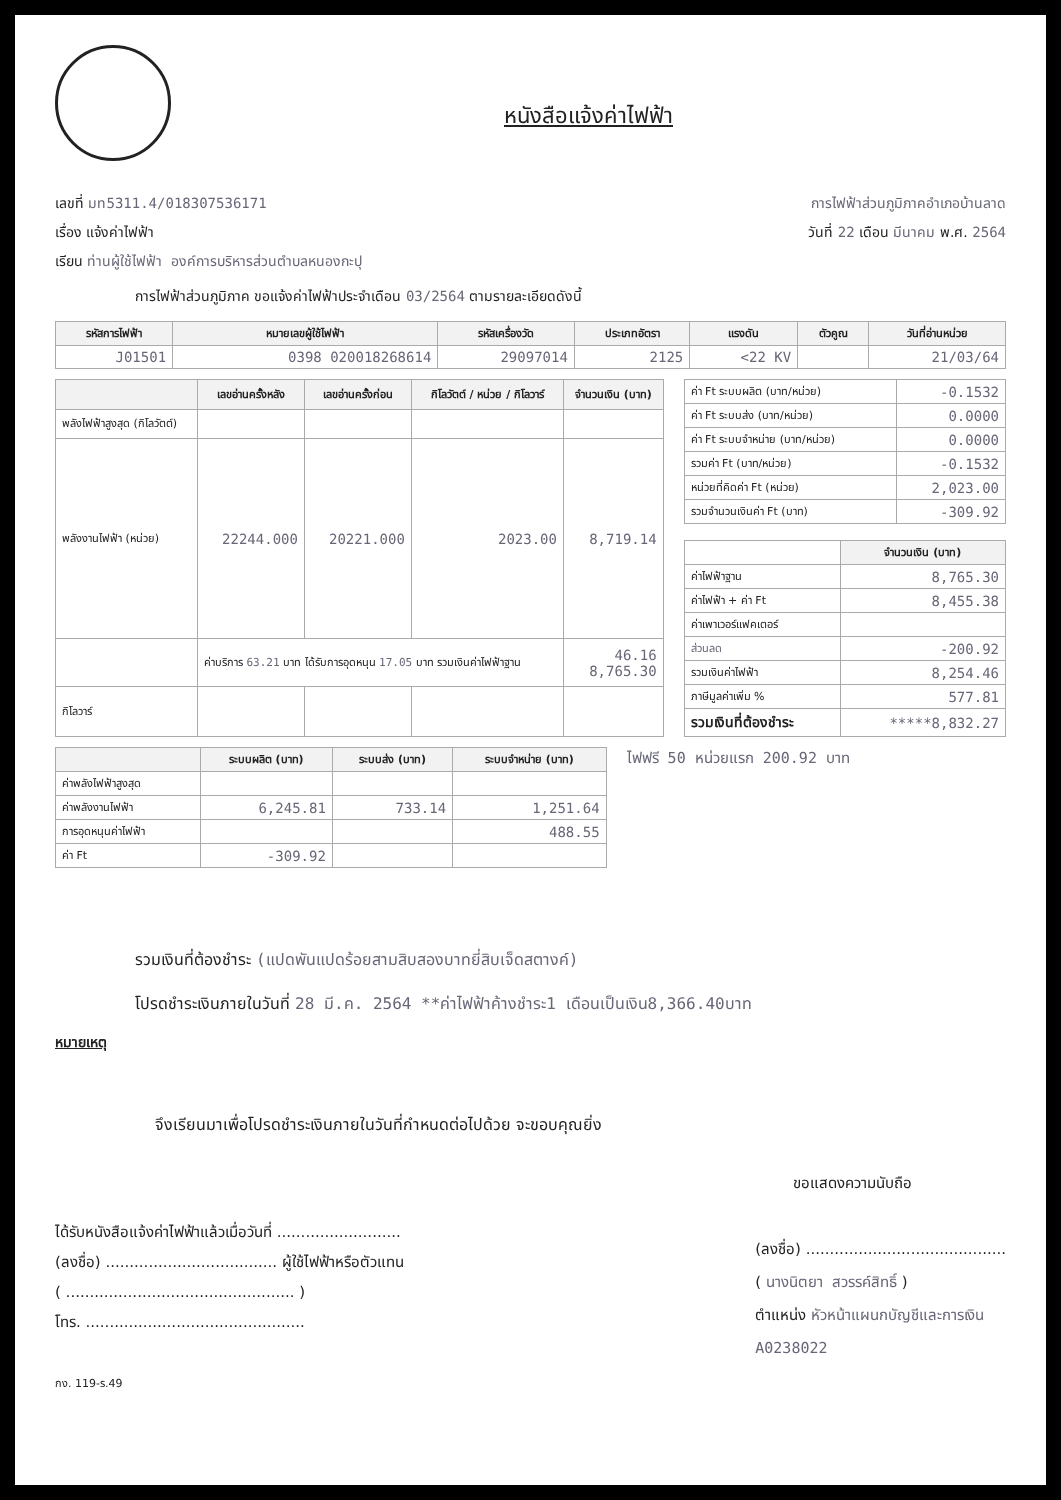หนังสือแจ้งค่าไฟฟ้า
เลขที่ มท5311.4/018307536171 การไฟฟ้าส่วนภูมิภาคอำเภอบ้านลาด
เรื่อง แจ้งค่าไฟฟ้า วันที่ 22 เดือน มีนาคม พ.ศ. 2564
เรียน ท่านผู้ใช้ไฟฟ้า องค์การบริหารส่วนตำบลหนองกะปุ
การไฟฟ้าส่วนภูมิภาค ขอแจ้งค่าไฟฟ้าประจำเดือน 03/2564 ตามรายละเอียดดังนี้
| รหัสการไฟฟ้า | หมายเลขผู้ใช้ไฟฟ้า | รหัสเครื่องวัด | ประเภทอัตรา | แรงดัน | ตัวคูณ | วันที่อ่านหน่วย |
| --- | --- | --- | --- | --- | --- | --- |
| J01501 | 0398 020018268614 | 29097014 | 2125 | <22 KV | | 21/03/64 |
| | เลขอ่านครั้งหลัง | เลขอ่านครั้งก่อน | กิโลวัตต์ / หน่วย / กิโลวาร์ | จำนวนเงิน (บาท) |
| --- | --- | --- | --- | --- |
| พลังไฟฟ้าสูงสุด (กิโลวัตต์) | | | | |
| พลังงานไฟฟ้า (หน่วย) | 22244.000 | 20221.000 | 2023.00 | 8,719.14 |
| | ค่าบริการ 63.21 บาท ได้รับการอุดหนุน 17.05 บาท รวมเงินค่าไฟฟ้าฐาน | | | 46.16 8,765.30 |
| กิโลวาร์ | | | | |
| ค่า Ft ระบบผลิต (บาท/หน่วย) | -0.1532 |
| ค่า Ft ระบบส่ง (บาท/หน่วย) | 0.0000 |
| ค่า Ft ระบบจำหน่าย (บาท/หน่วย) | 0.0000 |
| รวมค่า Ft (บาท/หน่วย) | -0.1532 |
| หน่วยที่คิดค่า Ft (หน่วย) | 2,023.00 |
| รวมจำนวนเงินค่า Ft (บาท) | -309.92 |
| | จำนวนเงิน (บาท) |
| ค่าไฟฟ้าฐาน | 8,765.30 |
| ค่าไฟฟ้า + ค่า Ft | 8,455.38 |
| ค่าเพาเวอร์แฟคเตอร์ | |
| ส่วนลด | -200.92 |
| รวมเงินค่าไฟฟ้า | 8,254.46 |
| ภาษีมูลค่าเพิ่ม % | 577.81 |
| รวมเงินที่ต้องชำระ | *****8,832.27 |
| | ระบบผลิต (บาท) | ระบบส่ง (บาท) | ระบบจำหน่าย (บาท) |
| --- | --- | --- | --- |
| ค่าพลังไฟฟ้าสูงสุด | | | |
| ค่าพลังงานไฟฟ้า | 6,245.81 | 733.14 | 1,251.64 |
| การอุดหนุนค่าไฟฟ้า | | | 488.55 |
| ค่า Ft | -309.92 | | |
ไฟฟรี 50 หน่วยแรก 200.92 บาท
รวมเงินที่ต้องชำระ (แปดพันแปดร้อยสามสิบสองบาทยี่สิบเจ็ดสตางค์)
โปรดชำระเงินภายในวันที่ 28 มี.ค. 2564 **ค่าไฟฟ้าค้างชำระ1 เดือนเป็นเงิน8,366.40บาท
หมายเหตุ
จึงเรียนมาเพื่อโปรดชำระเงินภายในวันที่กำหนดต่อไปด้วย จะขอบคุณยิ่ง
ได้รับหนังสือแจ้งค่าไฟฟ้าแล้วเมื่อวันที่ ..........................
(ลงชื่อ) .................................... ผู้ใช้ไฟฟ้าหรือตัวแทน
( ................................................ )
โทร. ..............................................
กง. 119-ร.49
ขอแสดงความนับถือ
(ลงชื่อ) ..........................................
( นางนิตยา สวรรค์สิทธิ์ )
ตำแหน่ง หัวหน้าแผนกบัญชีและการเงิน
A0238022